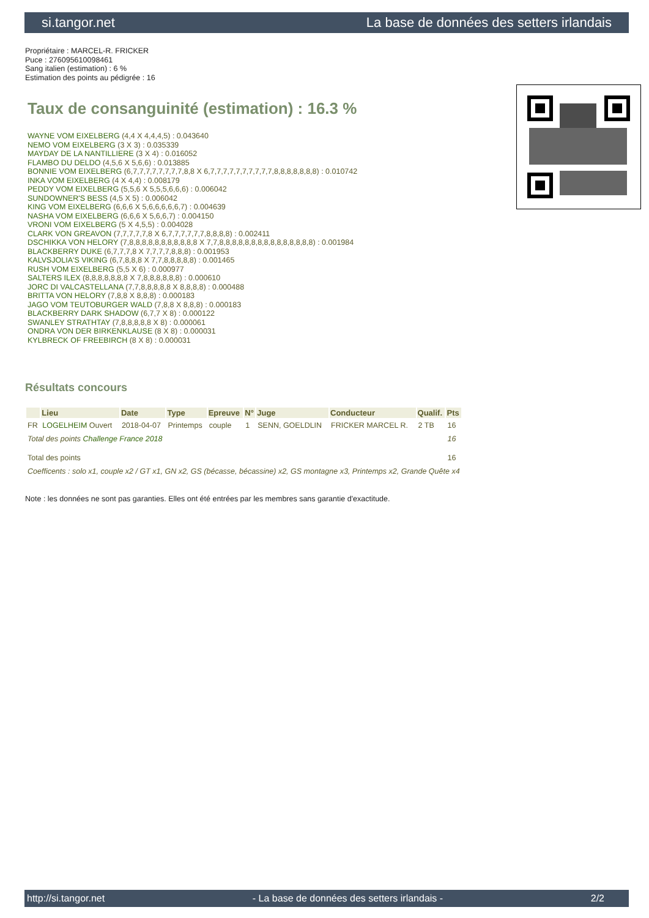si.tangor.net La base de données des setters irlandais
Propriétaire : MARCEL-R. FRICKER
Puce : 276095610098461
Sang italien (estimation) : 6 %
Estimation des points au pédigrée : 16
Taux de consanguinité (estimation) : 16.3 %
WAYNE VOM EIXELBERG (4,4 X 4,4,4,5) : 0.043640
NEMO VOM EIXELBERG (3 X 3) : 0.035339
MAYDAY DE LA NANTILLIERE (3 X 4) : 0.016052
FLAMBO DU DELDO (4,5,6 X 5,6,6) : 0.013885
BONNIE VOM EIXELBERG (6,7,7,7,7,7,7,7,7,8,8 X 6,7,7,7,7,7,7,7,7,7,7,8,8,8,8,8,8,8) : 0.010742
INKA VOM EIXELBERG (4 X 4,4) : 0.008179
PEDDY VOM EIXELBERG (5,5,6 X 5,5,5,6,6,6) : 0.006042
SUNDOWNER'S BESS (4,5 X 5) : 0.006042
KING VOM EIXELBERG (6,6,6 X 5,6,6,6,6,6,7) : 0.004639
NASHA VOM EIXELBERG (6,6,6 X 5,6,6,7) : 0.004150
VRONI VOM EIXELBERG (5 X 4,5,5) : 0.004028
CLARK VON GREAVON (7,7,7,7,7,8 X 6,7,7,7,7,7,7,8,8,8,8) : 0.002411
DSCHIKKA VON HELORY (7,8,8,8,8,8,8,8,8,8,8,8 X 7,7,8,8,8,8,8,8,8,8,8,8,8,8,8,8,8) : 0.001984
BLACKBERRY DUKE (6,7,7,7,8 X 7,7,7,7,8,8,8) : 0.001953
KALVSJOLIA'S VIKING (6,7,8,8,8 X 7,7,8,8,8,8,8) : 0.001465
RUSH VOM EIXELBERG (5,5 X 6) : 0.000977
SALTERS ILEX (8,8,8,8,8,8,8 X 7,8,8,8,8,8,8) : 0.000610
JORC DI VALCASTELLANA (7,7,8,8,8,8,8 X 8,8,8,8) : 0.000488
BRITTA VON HELORY (7,8,8 X 8,8,8) : 0.000183
JAGO VOM TEUTOBURGER WALD (7,8,8 X 8,8,8) : 0.000183
BLACKBERRY DARK SHADOW (6,7,7 X 8) : 0.000122
SWANLEY STRATHTAY (7,8,8,8,8,8 X 8) : 0.000061
ONDRA VON DER BIRKENKLAUSE (8 X 8) : 0.000031
KYLBRECK OF FREEBIRCH (8 X 8) : 0.000031
Résultats concours
| | Lieu | Date | Type | Epreuve | N° | Juge | Conducteur | Qualif. | Pts |
| --- | --- | --- | --- | --- | --- | --- | --- | --- | --- |
| FR | LOGELHEIM Ouvert | 2018-04-07 | Printemps | couple | 1 | SENN, GOELDLIN | FRICKER MARCEL R. | 2 TB | 16 |
| Total des points Challenge France 2018 | | | | | | | | | 16 |
| Total des points | | | | | | | | | 16 |
| Coefficents : solo x1, couple x2 / GT x1, GN x2, GS (bécasse, bécassine) x2, GS montagne x3, Printemps x2, Grande Quête x4 | | | | | | | | | |
Note : les données ne sont pas garanties. Elles ont été entrées par les membres sans garantie d'exactitude.
http://si.tangor.net - La base de données des setters irlandais - 2/2